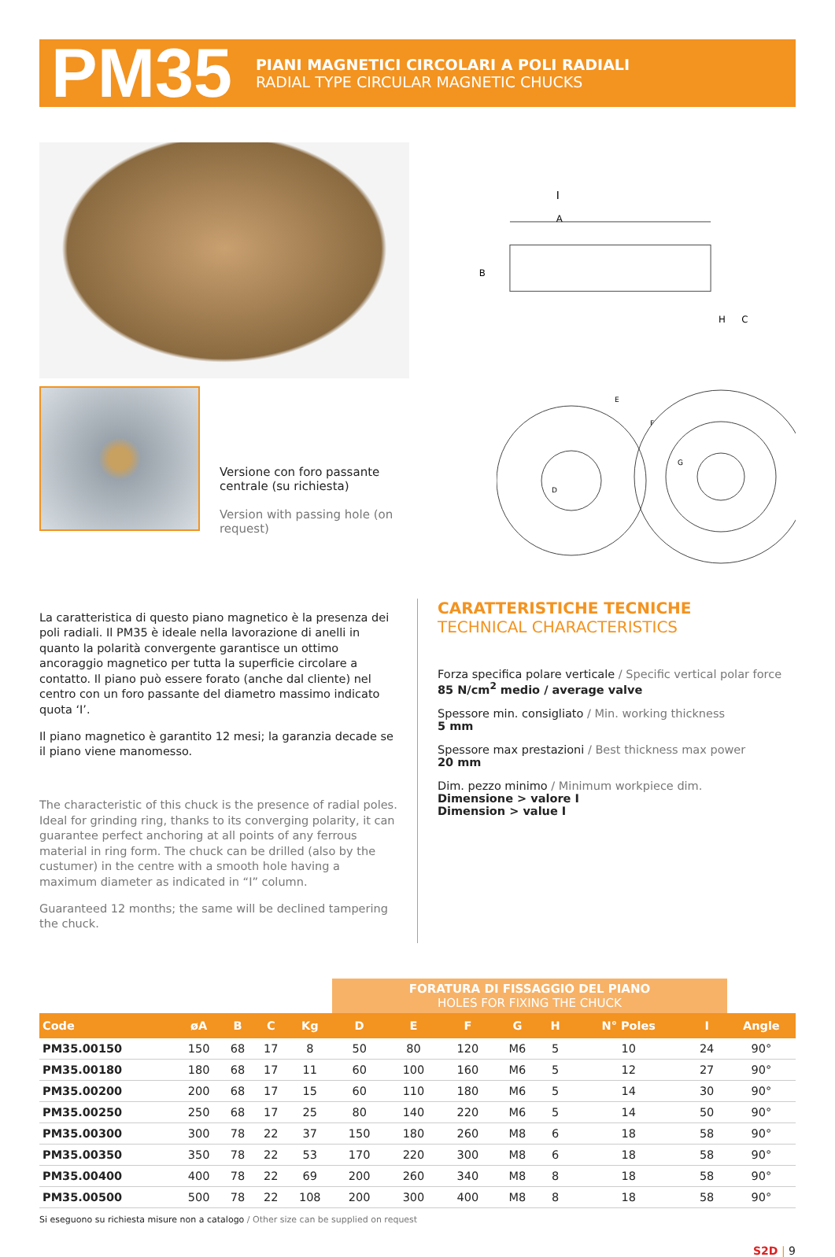PM35
PIANI MAGNETICI CIRCOLARI A POLI RADIALI
RADIAL TYPE CIRCULAR MAGNETIC CHUCKS
I
A
B
H
C
Versione con foro passante centrale (su richiesta)
Version with passing hole (on request)
E
F
G
D
La caratteristica di questo piano magnetico è la presenza dei poli radiali. Il PM35 è ideale nella lavorazione di anelli in quanto la polarità convergente garantisce un ottimo ancoraggio magnetico per tutta la superficie circolare a contatto. Il piano può essere forato (anche dal cliente) nel centro con un foro passante del diametro massimo indicato quota ‘I’.
Il piano magnetico è garantito 12 mesi; la garanzia decade se il piano viene manomesso.
The characteristic of this chuck is the presence of radial poles. Ideal for grinding ring, thanks to its converging polarity, it can guarantee perfect anchoring at all points of any ferrous material in ring form. The chuck can be drilled (also by the custumer) in the centre with a smooth hole having a maximum diameter as indicated in “I” column.
Guaranteed 12 months; the same will be declined tampering the chuck.
CARATTERISTICHE TECNICHE
TECHNICAL CHARACTERISTICS
Forza specifica polare verticale / Specific vertical polar force
85 N/cm<sup>2</sup> medio / average valve
Spessore min. consigliato / Min. working thickness
5 mm
Spessore max prestazioni / Best thickness max power
20 mm
Dim. pezzo minimo / Minimum workpiece dim.
Dimensione > valore I
Dimension > value I
| | | | | | FORATURA DI FISSAGGIO DEL PIANO HOLES FOR FIXING THE CHUCK | | | | | | | |
| Code | øA | B | C | Kg | D | E | F | G | H | N° Poles | I | Angle |
| PM35.00150 | 150 | 68 | 17 | 8 | 50 | 80 | 120 | M6 | 5 | 10 | 24 | 90° |
| PM35.00180 | 180 | 68 | 17 | 11 | 60 | 100 | 160 | M6 | 5 | 12 | 27 | 90° |
| PM35.00200 | 200 | 68 | 17 | 15 | 60 | 110 | 180 | M6 | 5 | 14 | 30 | 90° |
| PM35.00250 | 250 | 68 | 17 | 25 | 80 | 140 | 220 | M6 | 5 | 14 | 50 | 90° |
| PM35.00300 | 300 | 78 | 22 | 37 | 150 | 180 | 260 | M8 | 6 | 18 | 58 | 90° |
| PM35.00350 | 350 | 78 | 22 | 53 | 170 | 220 | 300 | M8 | 6 | 18 | 58 | 90° |
| PM35.00400 | 400 | 78 | 22 | 69 | 200 | 260 | 340 | M8 | 8 | 18 | 58 | 90° |
| PM35.00500 | 500 | 78 | 22 | 108 | 200 | 300 | 400 | M8 | 8 | 18 | 58 | 90° |
Si eseguono su richiesta misure non a catalogo / Other size can be supplied on request
S2D | 9